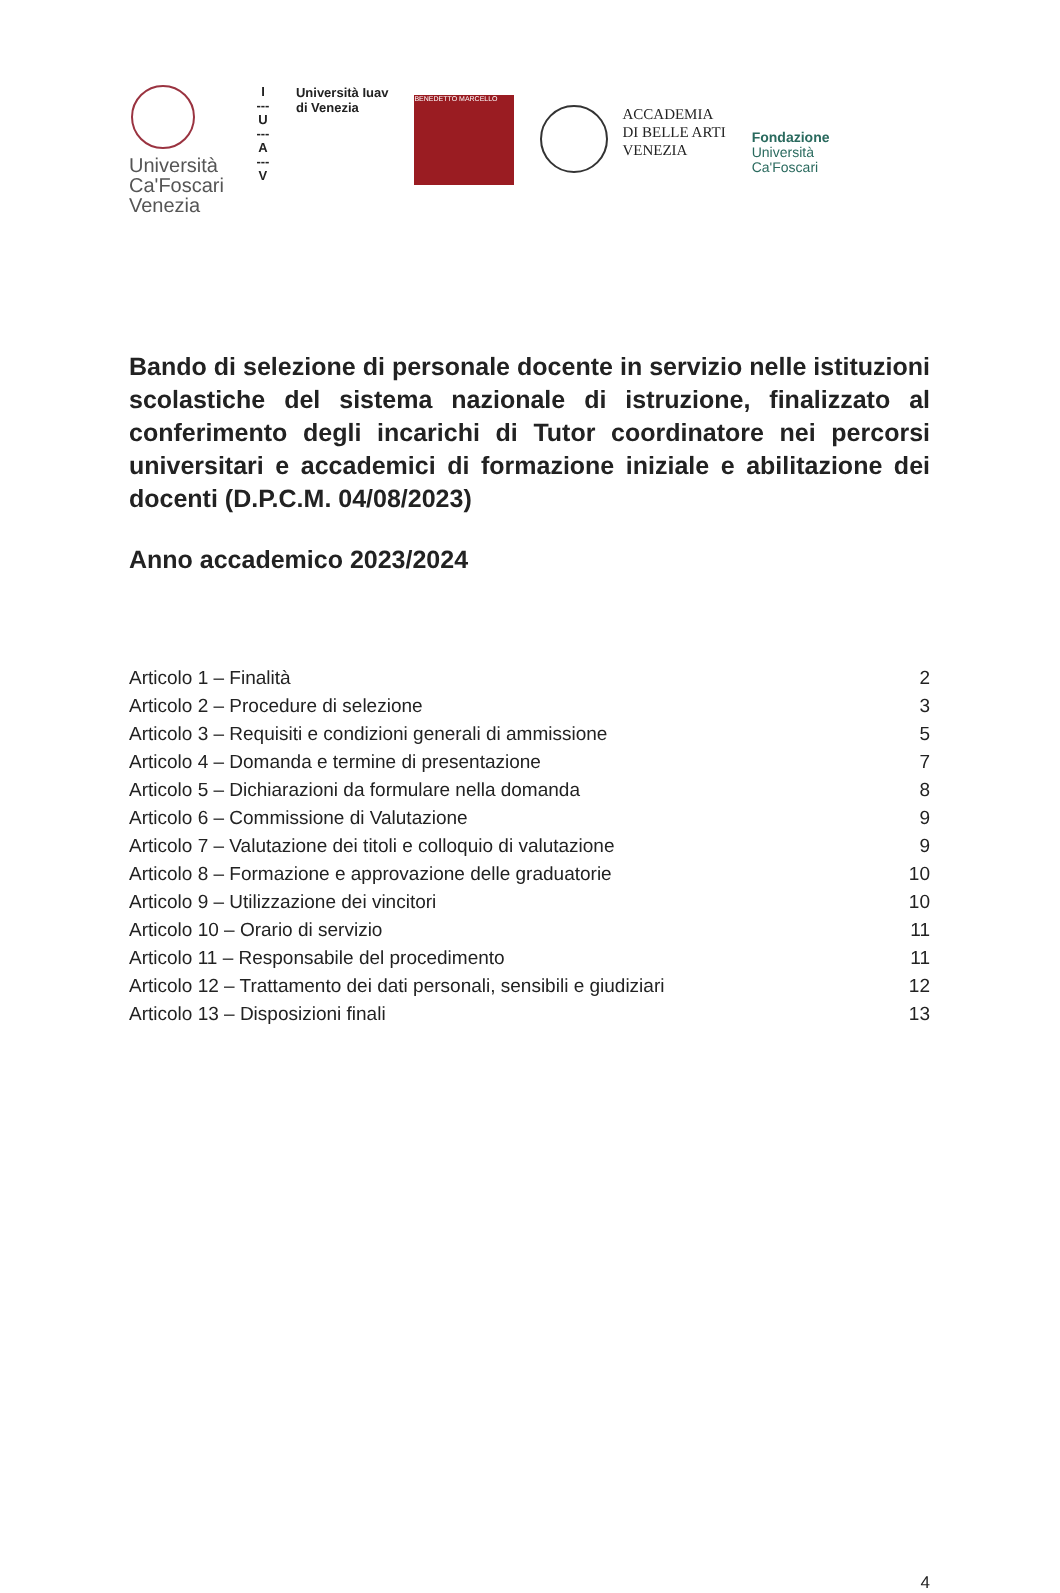Università
Ca'Foscari
Venezia
I
---
U
---
A
---
V
Università Iuav
di Venezia
BENEDETTO MARCELLO
ACCADEMIA
DI BELLE ARTI
VENEZIA
Fondazione
Università
Ca'Foscari
Bando di selezione di personale docente in servizio nelle istituzioni scolastiche del sistema nazionale di istruzione, finalizzato al conferimento degli incarichi di Tutor coordinatore nei percorsi universitari e accademici di formazione iniziale e abilitazione dei docenti (D.P.C.M. 04/08/2023)
Anno accademico 2023/2024
Articolo 1 – Finalità 2
Articolo 2 – Procedure di selezione 3
Articolo 3 – Requisiti e condizioni generali di ammissione 5
Articolo 4 – Domanda e termine di presentazione 7
Articolo 5 – Dichiarazioni da formulare nella domanda 8
Articolo 6 – Commissione di Valutazione 9
Articolo 7 – Valutazione dei titoli e colloquio di valutazione 9
Articolo 8 – Formazione e approvazione delle graduatorie 10
Articolo 9 – Utilizzazione dei vincitori 10
Articolo 10 – Orario di servizio 11
Articolo 11 – Responsabile del procedimento 11
Articolo 12 – Trattamento dei dati personali, sensibili e giudiziari 12
Articolo 13 – Disposizioni finali 13
4